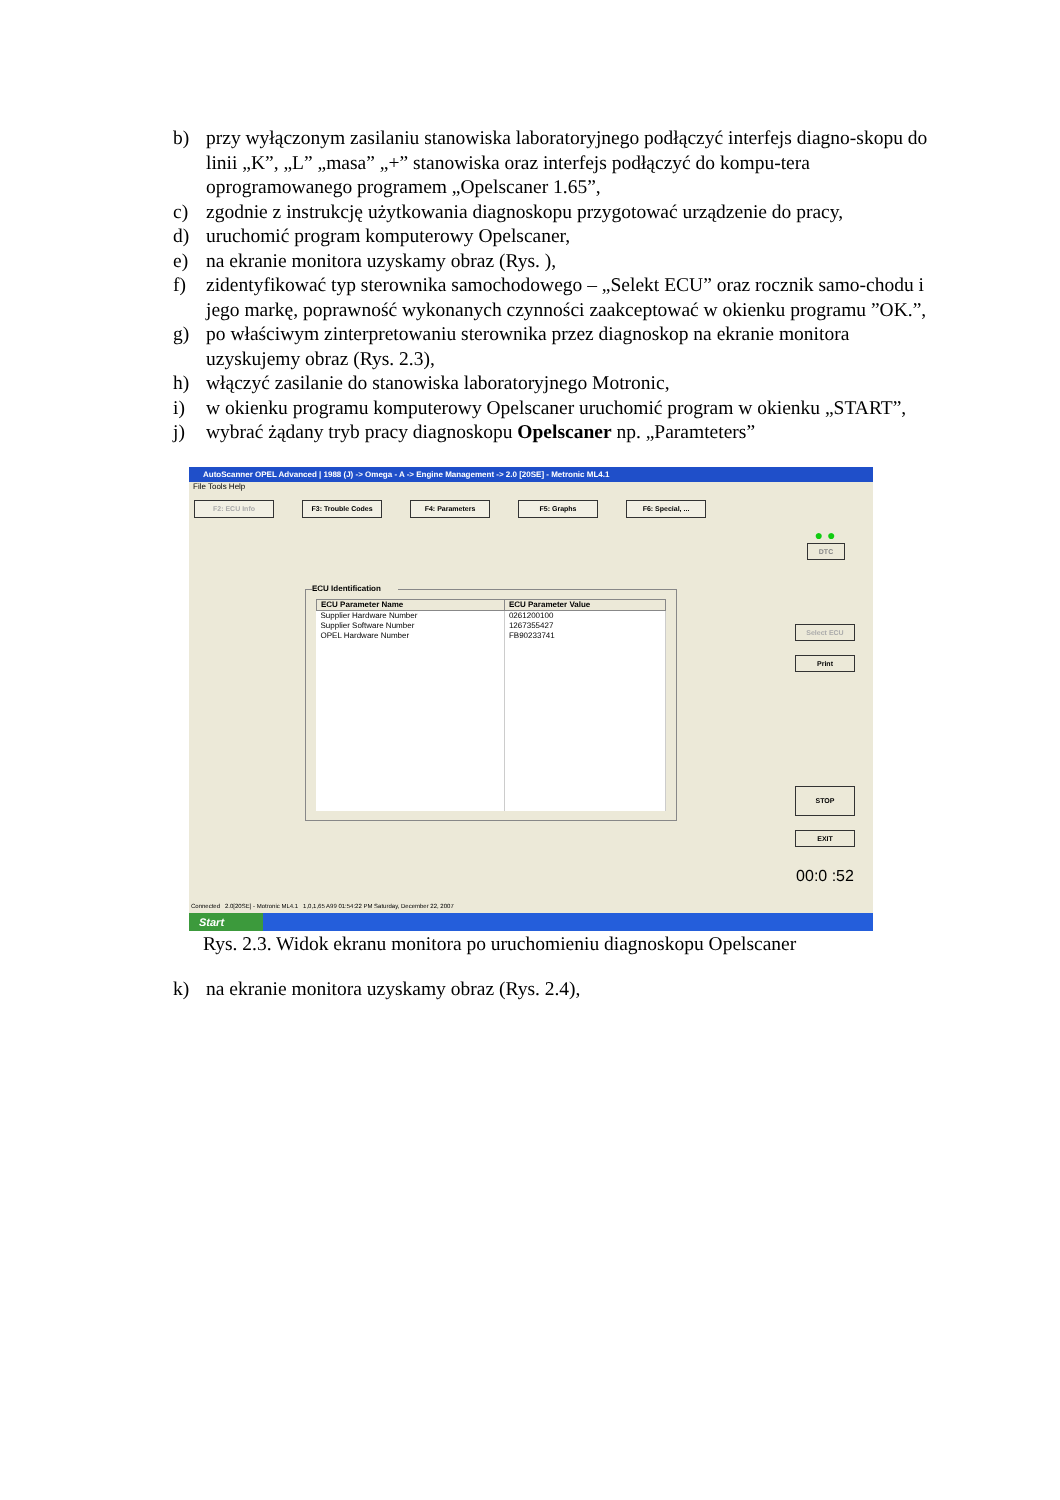b) przy wyłączonym zasilaniu stanowiska laboratoryjnego podłączyć interfejs diagno-skopu do linii „K”, „L” „masa” „+” stanowiska oraz interfejs podłączyć do kompu-tera oprogramowanego programem „Opelscaner 1.65”,
c) zgodnie z instrukcję użytkowania diagnoskopu przygotować urządzenie do pracy,
d) uruchomić program komputerowy Opelscaner,
e) na ekranie monitora uzyskamy obraz (Rys. ),
f) zidentyfikować typ sterownika samochodowego – „Selekt ECU” oraz rocznik samo-chodu i jego markę, poprawność wykonanych czynności zaakceptować w okienku programu ”OK.”,
g) po właściwym zinterpretowaniu sterownika przez diagnoskop na ekranie monitora uzyskujemy obraz (Rys. 2.3),
h) włączyć zasilanie do stanowiska laboratoryjnego Motronic,
i) w okienku programu komputerowy Opelscaner uruchomić program w okienku „START”,
j) wybrać żądany tryb pracy diagnoskopu Opelscaner np. „Paramteters”
AutoScanner OPEL Advanced | 1988 (J) -> Omega - A -> Engine Management -> 2.0 [20SE] - Metronic ML4.1
File Tools Help
F2: ECU Info F3: Trouble Codes F4: Parameters F5: Graphs F6: Special, ...
ECU Identification
| ECU Parameter Name | ECU Parameter Value |
| --- | --- |
| Supplier Hardware Number | 0261200100 |
| Supplier Software Number | 1267355427 |
| OPEL Hardware Number | FB90233741 |
● ●
DTC
Select ECU
Print
STOP
EXIT
00:0 :52
Connected 2.0[20SE] - Motronic ML4.1 1,0,1,65 A99 01:54:22 PM Saturday, December 22, 2007
Start
Rys. 2.3. Widok ekranu monitora po uruchomieniu diagnoskopu Opelscaner
k) na ekranie monitora uzyskamy obraz (Rys. 2.4),